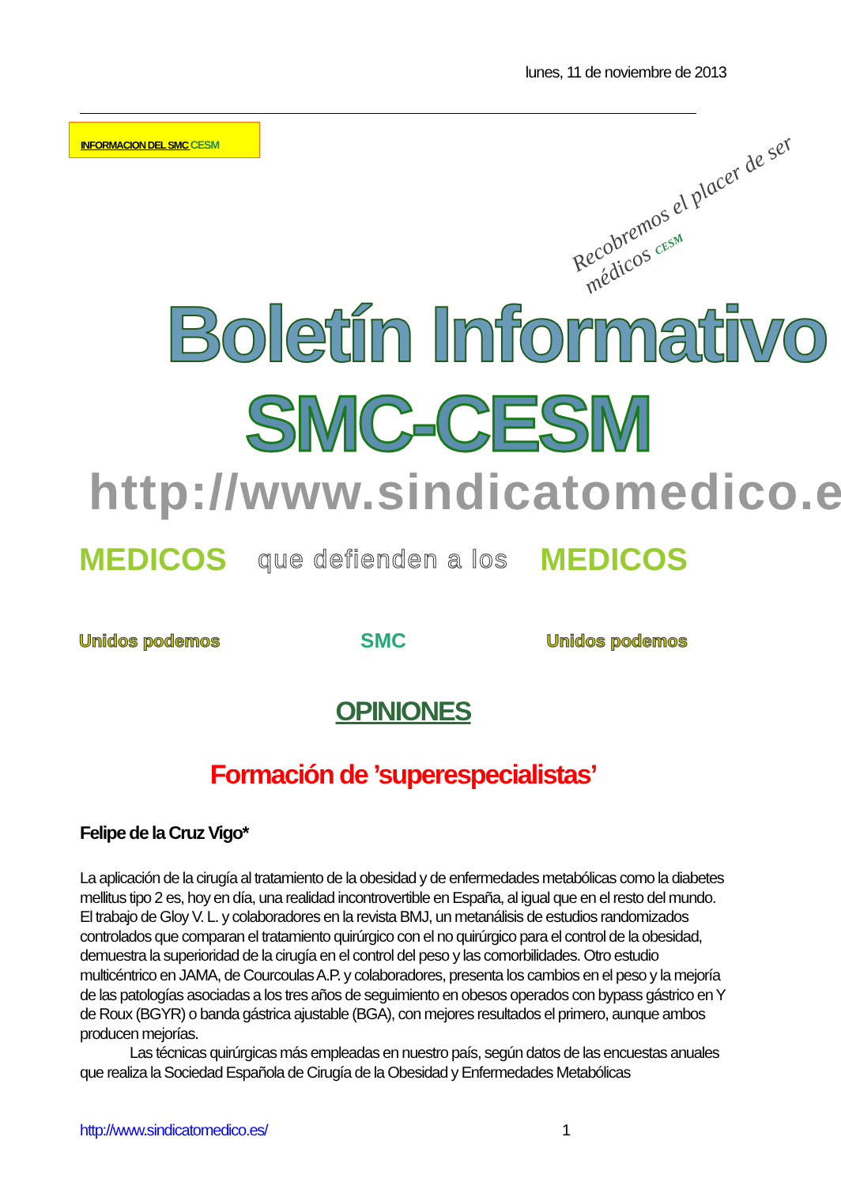lunes, 11 de noviembre de 2013
INFORMACION DEL SMC CESM
Recobremos el placer de ser médicos CESM
Boletín Informativo
SMC-CESM
http://www.sindicatomedico.es/
MEDICOS que defienden a los MEDICOS
Unidos podemos SMC Unidos podemos
OPINIONES
Formación de ’superespecialistas’
Felipe de la Cruz Vigo*
La aplicación de la cirugía al tratamiento de la obesidad y de enfermedades metabólicas como la diabetes mellitus tipo 2 es, hoy en día, una realidad incontrovertible en España, al igual que en el resto del mundo. El trabajo de Gloy V. L. y colaboradores en la revista BMJ, un metanálisis de estudios randomizados controlados que comparan el tratamiento quirúrgico con el no quirúrgico para el control de la obesidad, demuestra la superioridad de la cirugía en el control del peso y las comorbilidades. Otro estudio multicéntrico en JAMA, de Courcoulas A.P. y colaboradores, presenta los cambios en el peso y la mejoría de las patologías asociadas a los tres años de seguimiento en obesos operados con bypass gástrico en Y de Roux (BGYR) o banda gástrica ajustable (BGA), con mejores resultados el primero, aunque ambos producen mejorías.
Las técnicas quirúrgicas más empleadas en nuestro país, según datos de las encuestas anuales que realiza la Sociedad Española de Cirugía de la Obesidad y Enfermedades Metabólicas
http://www.sindicatomedico.es/ 1